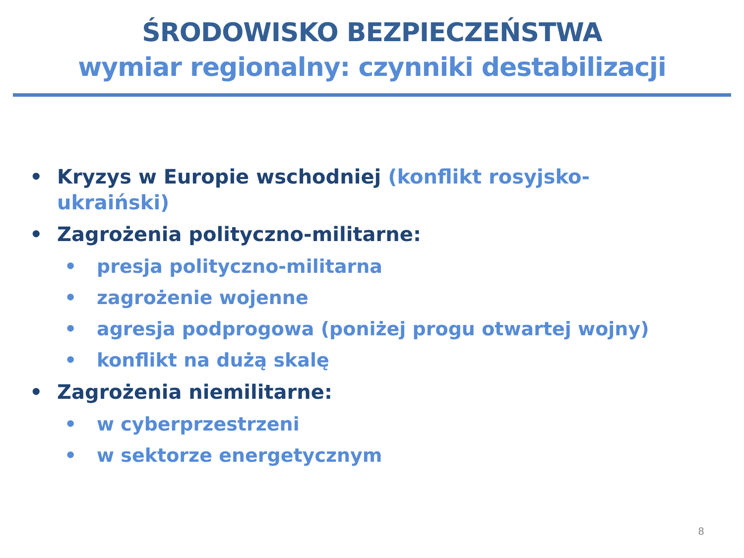ŚRODOWISKO BEZPIECZEŃSTWA
wymiar regionalny: czynniki destabilizacji
• Kryzys w Europie wschodniej (konflikt rosyjsko-ukraiński)
• Zagrożenia polityczno-militarne:
• presja polityczno-militarna
• zagrożenie wojenne
• agresja podprogowa (poniżej progu otwartej wojny)
• konflikt na dużą skalę
• Zagrożenia niemilitarne:
• w cyberprzestrzeni
• w sektorze energetycznym
8